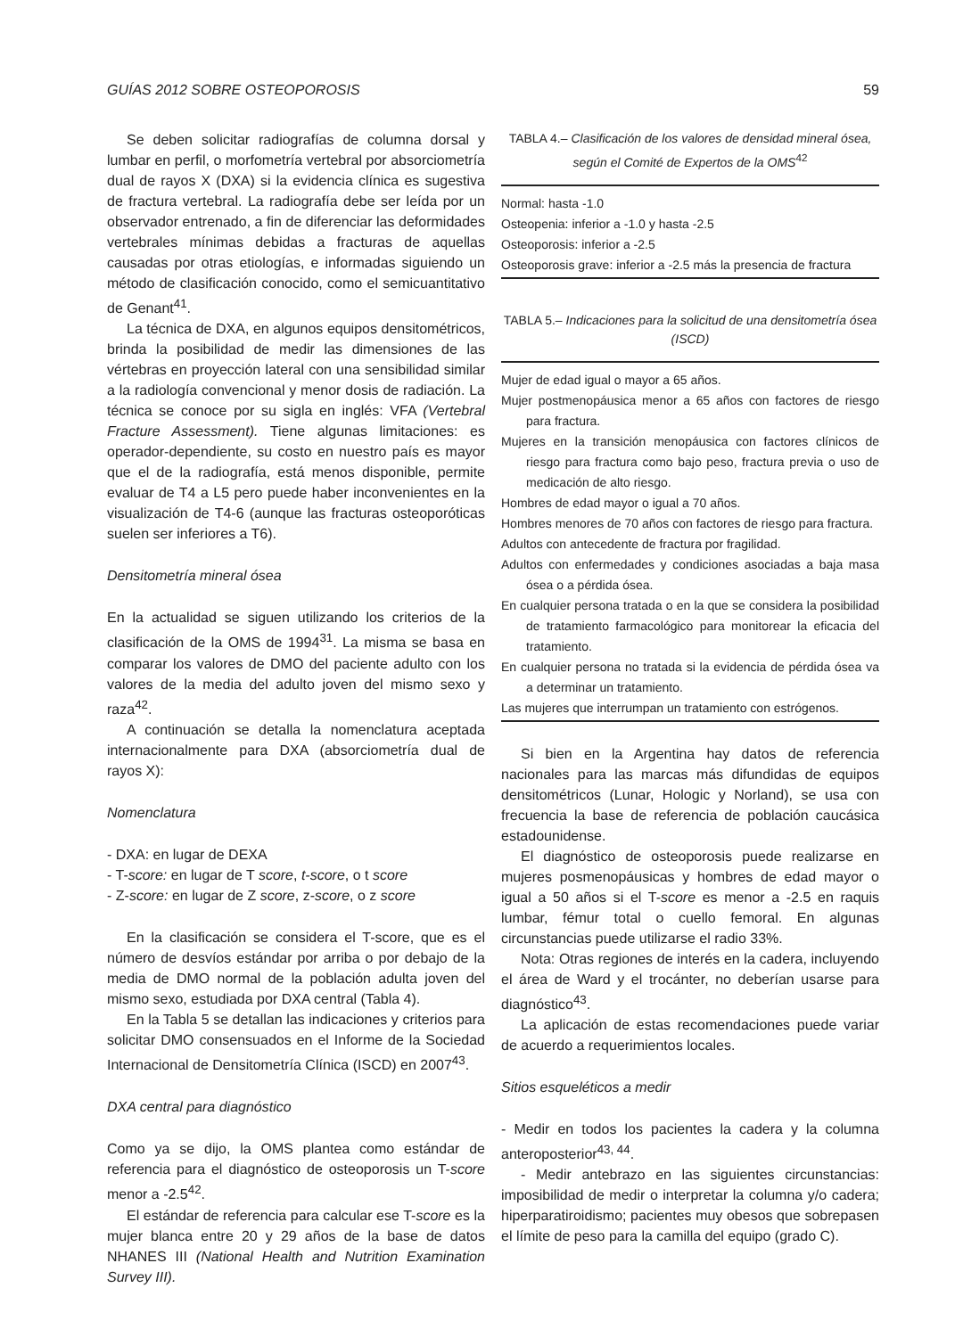GUÍAS 2012 SOBRE OSTEOPOROSIS 59
Se deben solicitar radiografías de columna dorsal y lumbar en perfil, o morfometría vertebral por absorciometría dual de rayos X (DXA) si la evidencia clínica es sugestiva de fractura vertebral. La radiografía debe ser leída por un observador entrenado, a fin de diferenciar las deformidades vertebrales mínimas debidas a fracturas de aquellas causadas por otras etiologías, e informadas siguiendo un método de clasificación conocido, como el semicuantitativo de Genant<sup>41</sup>.
La técnica de DXA, en algunos equipos densitométricos, brinda la posibilidad de medir las dimensiones de las vértebras en proyección lateral con una sensibilidad similar a la radiología convencional y menor dosis de radiación. La técnica se conoce por su sigla en inglés: VFA (Vertebral Fracture Assessment). Tiene algunas limitaciones: es operador-dependiente, su costo en nuestro país es mayor que el de la radiografía, está menos disponible, permite evaluar de T4 a L5 pero puede haber inconvenientes en la visualización de T4-6 (aunque las fracturas osteoporóticas suelen ser inferiores a T6).
Densitometría mineral ósea
En la actualidad se siguen utilizando los criterios de la clasificación de la OMS de 1994<sup>31</sup>. La misma se basa en comparar los valores de DMO del paciente adulto con los valores de la media del adulto joven del mismo sexo y raza<sup>42</sup>.
A continuación se detalla la nomenclatura aceptada internacionalmente para DXA (absorciometría dual de rayos X):
Nomenclatura
- DXA: en lugar de DEXA
- T-score: en lugar de T score, t-score, o t score
- Z-score: en lugar de Z score, z-score, o z score
En la clasificación se considera el T-score, que es el número de desvíos estándar por arriba o por debajo de la media de DMO normal de la población adulta joven del mismo sexo, estudiada por DXA central (Tabla 4).
En la Tabla 5 se detallan las indicaciones y criterios para solicitar DMO consensuados en el Informe de la Sociedad Internacional de Densitometría Clínica (ISCD) en 2007<sup>43</sup>.
DXA central para diagnóstico
Como ya se dijo, la OMS plantea como estándar de referencia para el diagnóstico de osteoporosis un T-score menor a -2.5<sup>42</sup>.
El estándar de referencia para calcular ese T-score es la mujer blanca entre 20 y 29 años de la base de datos NHANES III (National Health and Nutrition Examination Survey III).
TABLA 4.– Clasificación de los valores de densidad mineral ósea, según el Comité de Expertos de la OMS<sup>42</sup>
Normal: hasta -1.0
Osteopenia: inferior a -1.0 y hasta -2.5
Osteoporosis: inferior a -2.5
Osteoporosis grave: inferior a -2.5 más la presencia de fractura
TABLA 5.– Indicaciones para la solicitud de una densitometría ósea (ISCD)
Mujer de edad igual o mayor a 65 años.
Mujer postmenopáusica menor a 65 años con factores de riesgo para fractura.
Mujeres en la transición menopáusica con factores clínicos de riesgo para fractura como bajo peso, fractura previa o uso de medicación de alto riesgo.
Hombres de edad mayor o igual a 70 años.
Hombres menores de 70 años con factores de riesgo para fractura.
Adultos con antecedente de fractura por fragilidad.
Adultos con enfermedades y condiciones asociadas a baja masa ósea o a pérdida ósea.
En cualquier persona tratada o en la que se considera la posibilidad de tratamiento farmacológico para monitorear la eficacia del tratamiento.
En cualquier persona no tratada si la evidencia de pérdida ósea va a determinar un tratamiento.
Las mujeres que interrumpan un tratamiento con estrógenos.
Si bien en la Argentina hay datos de referencia nacionales para las marcas más difundidas de equipos densitométricos (Lunar, Hologic y Norland), se usa con frecuencia la base de referencia de población caucásica estadounidense.
El diagnóstico de osteoporosis puede realizarse en mujeres posmenopáusicas y hombres de edad mayor o igual a 50 años si el T-score es menor a -2.5 en raquis lumbar, fémur total o cuello femoral. En algunas circunstancias puede utilizarse el radio 33%.
Nota: Otras regiones de interés en la cadera, incluyendo el área de Ward y el trocánter, no deberían usarse para diagnóstico<sup>43</sup>.
La aplicación de estas recomendaciones puede variar de acuerdo a requerimientos locales.
Sitios esqueléticos a medir
- Medir en todos los pacientes la cadera y la columna anteroposterior<sup>43, 44</sup>.
- Medir antebrazo en las siguientes circunstancias: imposibilidad de medir o interpretar la columna y/o cadera; hiperparatiroidismo; pacientes muy obesos que sobrepasen el límite de peso para la camilla del equipo (grado C).